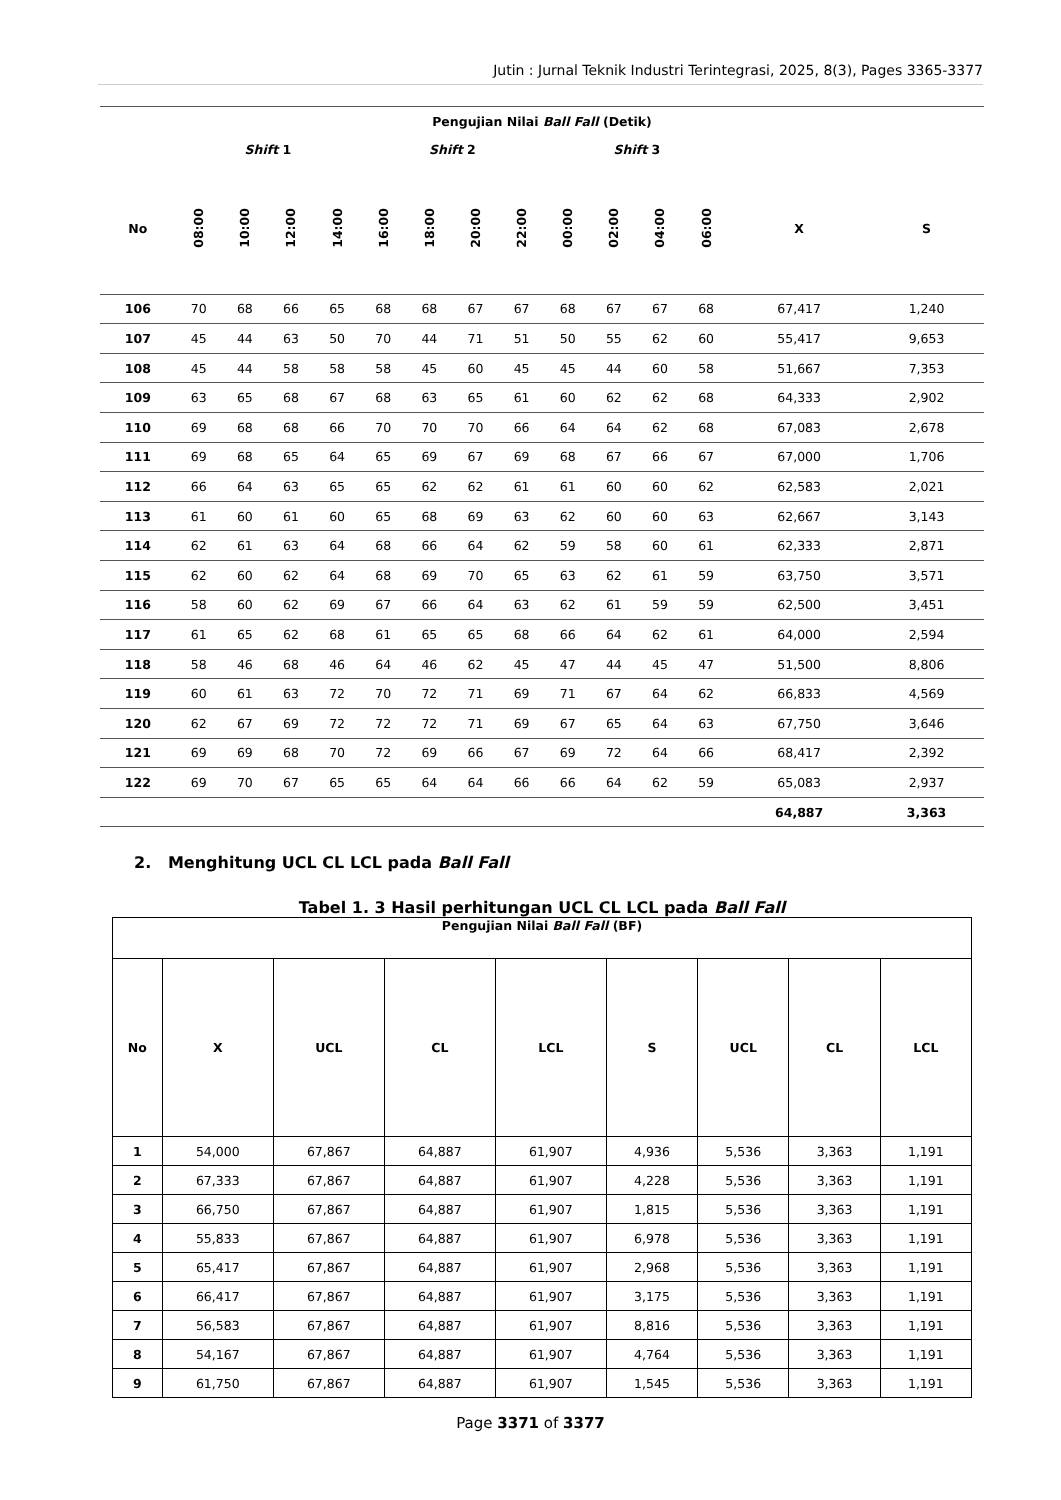Jutin : Jurnal Teknik Industri Terintegrasi, 2025, 8(3), Pages 3365-3377
| Pengujian Nilai Ball Fall (Detik) | | | | | | | | | | | | | | |
| --- | --- | --- | --- | --- | --- | --- | --- | --- | --- | --- | --- | --- | --- | --- |
| | Shift 1 | | | | Shift 2 | | | | Shift 3 | | | | | |
| No | 08:00 | 10:00 | 12:00 | 14:00 | 16:00 | 18:00 | 20:00 | 22:00 | 00:00 | 02:00 | 04:00 | 06:00 | X | S |
| 106 | 70 | 68 | 66 | 65 | 68 | 68 | 67 | 67 | 68 | 67 | 67 | 68 | 67,417 | 1,240 |
| 107 | 45 | 44 | 63 | 50 | 70 | 44 | 71 | 51 | 50 | 55 | 62 | 60 | 55,417 | 9,653 |
| 108 | 45 | 44 | 58 | 58 | 58 | 45 | 60 | 45 | 45 | 44 | 60 | 58 | 51,667 | 7,353 |
| 109 | 63 | 65 | 68 | 67 | 68 | 63 | 65 | 61 | 60 | 62 | 62 | 68 | 64,333 | 2,902 |
| 110 | 69 | 68 | 68 | 66 | 70 | 70 | 70 | 66 | 64 | 64 | 62 | 68 | 67,083 | 2,678 |
| 111 | 69 | 68 | 65 | 64 | 65 | 69 | 67 | 69 | 68 | 67 | 66 | 67 | 67,000 | 1,706 |
| 112 | 66 | 64 | 63 | 65 | 65 | 62 | 62 | 61 | 61 | 60 | 60 | 62 | 62,583 | 2,021 |
| 113 | 61 | 60 | 61 | 60 | 65 | 68 | 69 | 63 | 62 | 60 | 60 | 63 | 62,667 | 3,143 |
| 114 | 62 | 61 | 63 | 64 | 68 | 66 | 64 | 62 | 59 | 58 | 60 | 61 | 62,333 | 2,871 |
| 115 | 62 | 60 | 62 | 64 | 68 | 69 | 70 | 65 | 63 | 62 | 61 | 59 | 63,750 | 3,571 |
| 116 | 58 | 60 | 62 | 69 | 67 | 66 | 64 | 63 | 62 | 61 | 59 | 59 | 62,500 | 3,451 |
| 117 | 61 | 65 | 62 | 68 | 61 | 65 | 65 | 68 | 66 | 64 | 62 | 61 | 64,000 | 2,594 |
| 118 | 58 | 46 | 68 | 46 | 64 | 46 | 62 | 45 | 47 | 44 | 45 | 47 | 51,500 | 8,806 |
| 119 | 60 | 61 | 63 | 72 | 70 | 72 | 71 | 69 | 71 | 67 | 64 | 62 | 66,833 | 4,569 |
| 120 | 62 | 67 | 69 | 72 | 72 | 72 | 71 | 69 | 67 | 65 | 64 | 63 | 67,750 | 3,646 |
| 121 | 69 | 69 | 68 | 70 | 72 | 69 | 66 | 67 | 69 | 72 | 64 | 66 | 68,417 | 2,392 |
| 122 | 69 | 70 | 67 | 65 | 65 | 64 | 64 | 66 | 66 | 64 | 62 | 59 | 65,083 | 2,937 |
| | | | | | | | | | | | | | 64,887 | 3,363 |
2. Menghitung UCL CL LCL pada Ball Fall
Tabel 1. 3 Hasil perhitungan UCL CL LCL pada Ball Fall
| Pengujian Nilai Ball Fall (BF) | | | | | | | | |
| --- | --- | --- | --- | --- | --- | --- | --- | --- |
| No | X | UCL | CL | LCL | S | UCL | CL | LCL |
| 1 | 54,000 | 67,867 | 64,887 | 61,907 | 4,936 | 5,536 | 3,363 | 1,191 |
| 2 | 67,333 | 67,867 | 64,887 | 61,907 | 4,228 | 5,536 | 3,363 | 1,191 |
| 3 | 66,750 | 67,867 | 64,887 | 61,907 | 1,815 | 5,536 | 3,363 | 1,191 |
| 4 | 55,833 | 67,867 | 64,887 | 61,907 | 6,978 | 5,536 | 3,363 | 1,191 |
| 5 | 65,417 | 67,867 | 64,887 | 61,907 | 2,968 | 5,536 | 3,363 | 1,191 |
| 6 | 66,417 | 67,867 | 64,887 | 61,907 | 3,175 | 5,536 | 3,363 | 1,191 |
| 7 | 56,583 | 67,867 | 64,887 | 61,907 | 8,816 | 5,536 | 3,363 | 1,191 |
| 8 | 54,167 | 67,867 | 64,887 | 61,907 | 4,764 | 5,536 | 3,363 | 1,191 |
| 9 | 61,750 | 67,867 | 64,887 | 61,907 | 1,545 | 5,536 | 3,363 | 1,191 |
Page 3371 of 3377